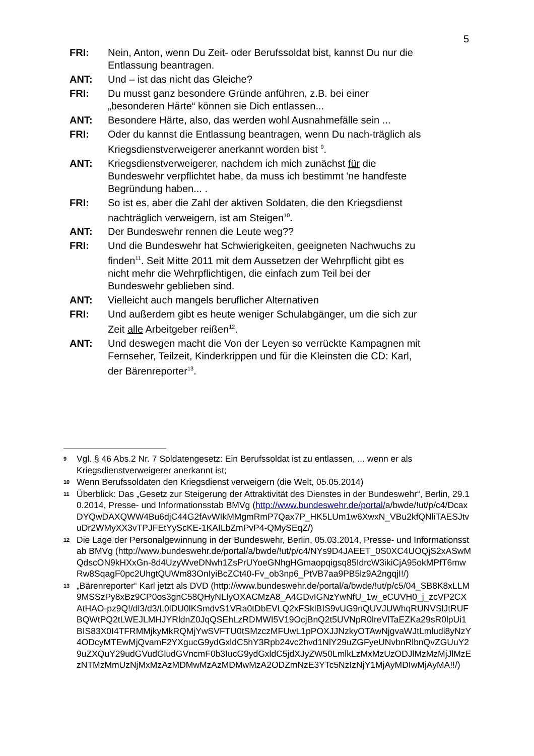5
FRI: Nein, Anton, wenn Du Zeit- oder Berufssoldat bist, kannst Du nur die Entlassung beantragen.
ANT: Und – ist das nicht das Gleiche?
FRI: Du musst ganz besondere Gründe anführen, z.B. bei einer „besonderen Härte“ können sie Dich entlassen...
ANT: Besondere Härte, also, das werden wohl Ausnahmefälle sein ...
FRI: Oder du kannst die Entlassung beantragen, wenn Du nach-träglich als Kriegsdienstverweigerer anerkannt worden bist <sup>9</sup>.
ANT: Kriegsdienstverweigerer, nachdem ich mich zunächst für die Bundeswehr verpflichtet habe, da muss ich bestimmt 'ne handfeste Begründung haben... .
FRI: So ist es, aber die Zahl der aktiven Soldaten, die den Kriegsdienst nachträglich verweigern, ist am Steigen<sup>10</sup>.
ANT: Der Bundeswehr rennen die Leute weg??
FRI: Und die Bundeswehr hat Schwierigkeiten, geeigneten Nachwuchs zu finden<sup>11</sup>. Seit Mitte 2011 mit dem Aussetzen der Wehrpflicht gibt es nicht mehr die Wehrpflichtigen, die einfach zum Teil bei der Bundeswehr geblieben sind.
ANT: Vielleicht auch mangels beruflicher Alternativen
FRI: Und außerdem gibt es heute weniger Schulabgänger, um die sich zur Zeit alle Arbeitgeber reißen<sup>12</sup>.
ANT: Und deswegen macht die Von der Leyen so verrückte Kampagnen mit Fernseher, Teilzeit, Kinderkrippen und für die Kleinsten die CD: Karl, der Bärenreporter<sup>13</sup>.
9
Vgl. § 46 Abs.2 Nr. 7 Soldatengesetz: Ein Berufssoldat ist zu entlassen, ... wenn er als Kriegsdienstverweigerer anerkannt ist;
10
Wenn Berufssoldaten den Kriegsdienst verweigern (die Welt, 05.05.2014)
11
Überblick: Das „Gesetz zur Steigerung der Attraktivität des Dienstes in der Bundeswehr“, Berlin, 29.10.2014, Presse- und Informationsstab BMVg (http://www.bundeswehr.de/portal/a/bwde/!ut/p/c4/DcaxDYQwDAXQWW4Bu6djC44G2fAvWIkMMgmRmP7Qax7P_HK5LUm1w6XwxN_VBu2kfQNliTAESJtvuDr2WMyXX3vTPJFEtYySсKE-1KAILbZmPvP4-QMySEqZ/)
12
Die Lage der Personalgewinnung in der Bundeswehr, Berlin, 05.03.2014, Presse- und Informationsstab BMVg (http://www.bundeswehr.de/portal/a/bwde/!ut/p/c4/NYs9D4JAEET_0S0XC4UOQjS2xASwMQdscON9kHXxGn-8d4UzyWveDNwh1ZsPrUYoeGNhgHGmaopqigsq85IdrcW3ikiCjA95okMPfT6mwRw8SqagF0pc2UhgtQUWm83OnIyiBcZCt40-Fv_ob3np6_PtVB7aa9PB5lz9A2ngqjI!/)
13
„Bärenreporter“ Karl jetzt als DVD (http://www.bundeswehr.de/portal/a/bwde/!ut/p/c5/04_SB8K8xLLM9MSSzPy8xBz9CP0os3gnC58QHyNLIyOXACMzA8_A4GDvIGNzYwNfU_1w_eCUVH0_j_zcVP2CXAtHAO-pz9Q!/dl3/d3/L0lDU0lKSmdvS1VRa0tDbEVLQ2xFSklBIS9vUG9nQUVJUWhqRUNVSlJtRUFBQWtPQ2tLWEJLMHJYRldnZ0JqQSEhLzRDMWI5V19OcjBnQ2t5UVNpR0lreVlTaEZKa29sR0lpUi1BIS83X0I4TFRMMjkyMkRQMjYwSVFTU0tSMzczMFUwL1pPOXJJNzkyOTAwNjgvaWJtLmludi8yNzY4ODcyMTEwMjQvamF2YXgucG9ydGxldC5hY3Rpb24vc2hvd1NlY29uZGFyeUNvbnRlbnQvZGUuY29uZXQuY29udGVudGludGVncmF0b3IucG9ydGxldC5jdXJyZW50LmlkLzMxMzUzODJlMzMzMjJlMzEzNTMzMmUzNjMxMzAzMDMwMzAzMDMwMzA2ODZmNzE3YTc5NzIzNjY1MjAyMDIwMjAyMA!!/)